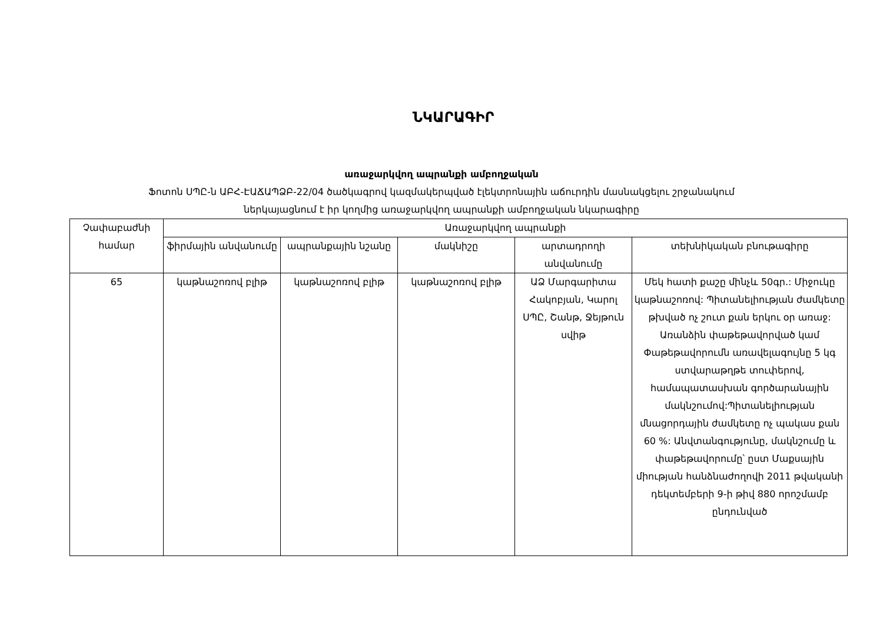ՆԿԱՐԱԳԻՐ
առաջարկվող ապրանքի ամբողջական
Ֆոտոն ՍՊԸ-ն ԱԲՀ-ԷԱՃԱՊՁԲ-22/04 ծածկագրով կազմակերպված էլեկտրոնային աճուրդին մասնակցելու շրջանակում
ներկայացնում է իր կողմից առաջարկվող ապրանքի ամբողջական նկարագիրը
| Չափաբաժնի համար | Առաջարկվող ապրանքի | | | | |
| --- | --- | --- | --- | --- | --- |
| | ֆիրմային անվանումը | ապրանքային նշանը | մակնիշը | արտադրողի անվանումը | տեխնիկական բնութագիրը |
| 65 | կաթնաշոռով բլիթ | կաթնաշոռով բլիթ | կաթնաշոռով բլիթ | ԱՁ Մարգարիտա Հակոբյան, Կարոլ ՍՊԸ, Շանթ, Ջեյթուն սվիթ | Մեկ հատի քաշը մինչև 50գր.: Միջուկը կաթնաշոռով: Պիտանելիության ժամկետը թխված ոչ շուտ քան երկու օր առաջ: Առանձին փաթեթավորված կամ Փաթեթավորումն առավելագույնը 5 կգ ստվարաթղթե տուփերով, համապատասխան գործարանային մակնշումով:Պիտանելիության մնացորդային ժամկետը ոչ պակաս քան 60 %: Անվտանգությունը, մակնշումը և փաթեթավորումը՝ ըստ Մաքսային միության հանձնաժողովի 2011 թվականի դեկտեմբերի 9-ի թիվ 880 որոշմամբ ընդունված |